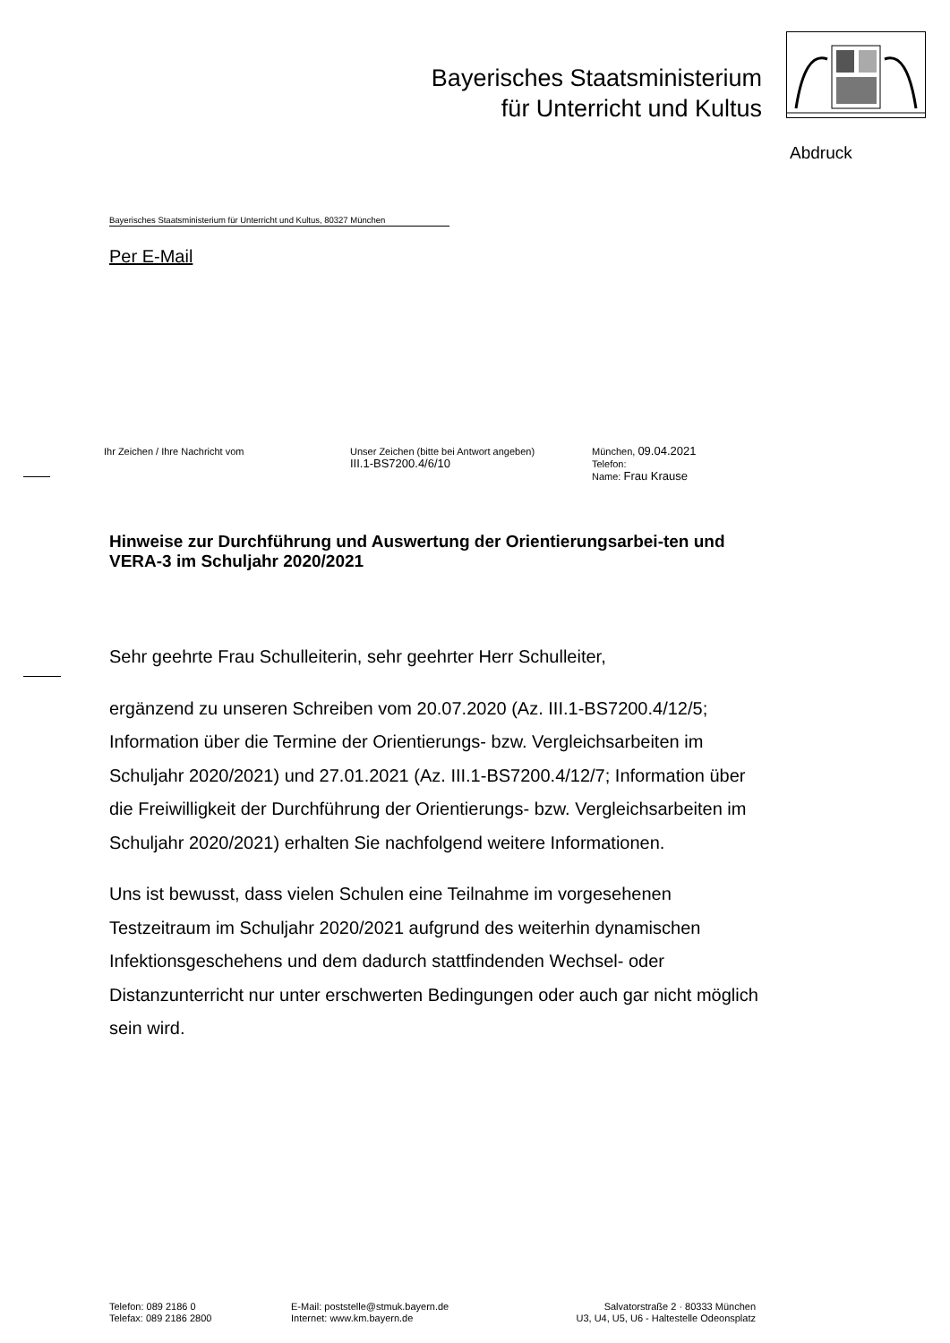Bayerisches Staatsministerium
für Unterricht und Kultus
Abdruck
Bayerisches Staatsministerium für Unterricht und Kultus, 80327 München
Per E-Mail
Ihr Zeichen / Ihre Nachricht vom Unser Zeichen (bitte bei Antwort angeben)
III.1-BS7200.4/6/10
München, 09.04.2021
Telefon:
Name: Frau Krause
Hinweise zur Durchführung und Auswertung der Orientierungsarbei-ten und VERA-3 im Schuljahr 2020/2021
Sehr geehrte Frau Schulleiterin, sehr geehrter Herr Schulleiter,
ergänzend zu unseren Schreiben vom 20.07.2020 (Az. III.1-BS7200.4/12/5; Information über die Termine der Orientierungs- bzw. Vergleichsarbeiten im Schuljahr 2020/2021) und 27.01.2021 (Az. III.1-BS7200.4/12/7; Information über die Freiwilligkeit der Durchführung der Orientierungs- bzw. Vergleichsarbeiten im Schuljahr 2020/2021) erhalten Sie nachfolgend weitere Informationen.
Uns ist bewusst, dass vielen Schulen eine Teilnahme im vorgesehenen Testzeitraum im Schuljahr 2020/2021 aufgrund des weiterhin dynamischen Infektionsgeschehens und dem dadurch stattfindenden Wechsel- oder Distanzunterricht nur unter erschwerten Bedingungen oder auch gar nicht möglich sein wird.
Telefon: 089 2186 0
Telefax: 089 2186 2800
E-Mail: poststelle@stmuk.bayern.de
Internet: www.km.bayern.de
Salvatorstraße 2 · 80333 München
U3, U4, U5, U6 - Haltestelle Odeonsplatz